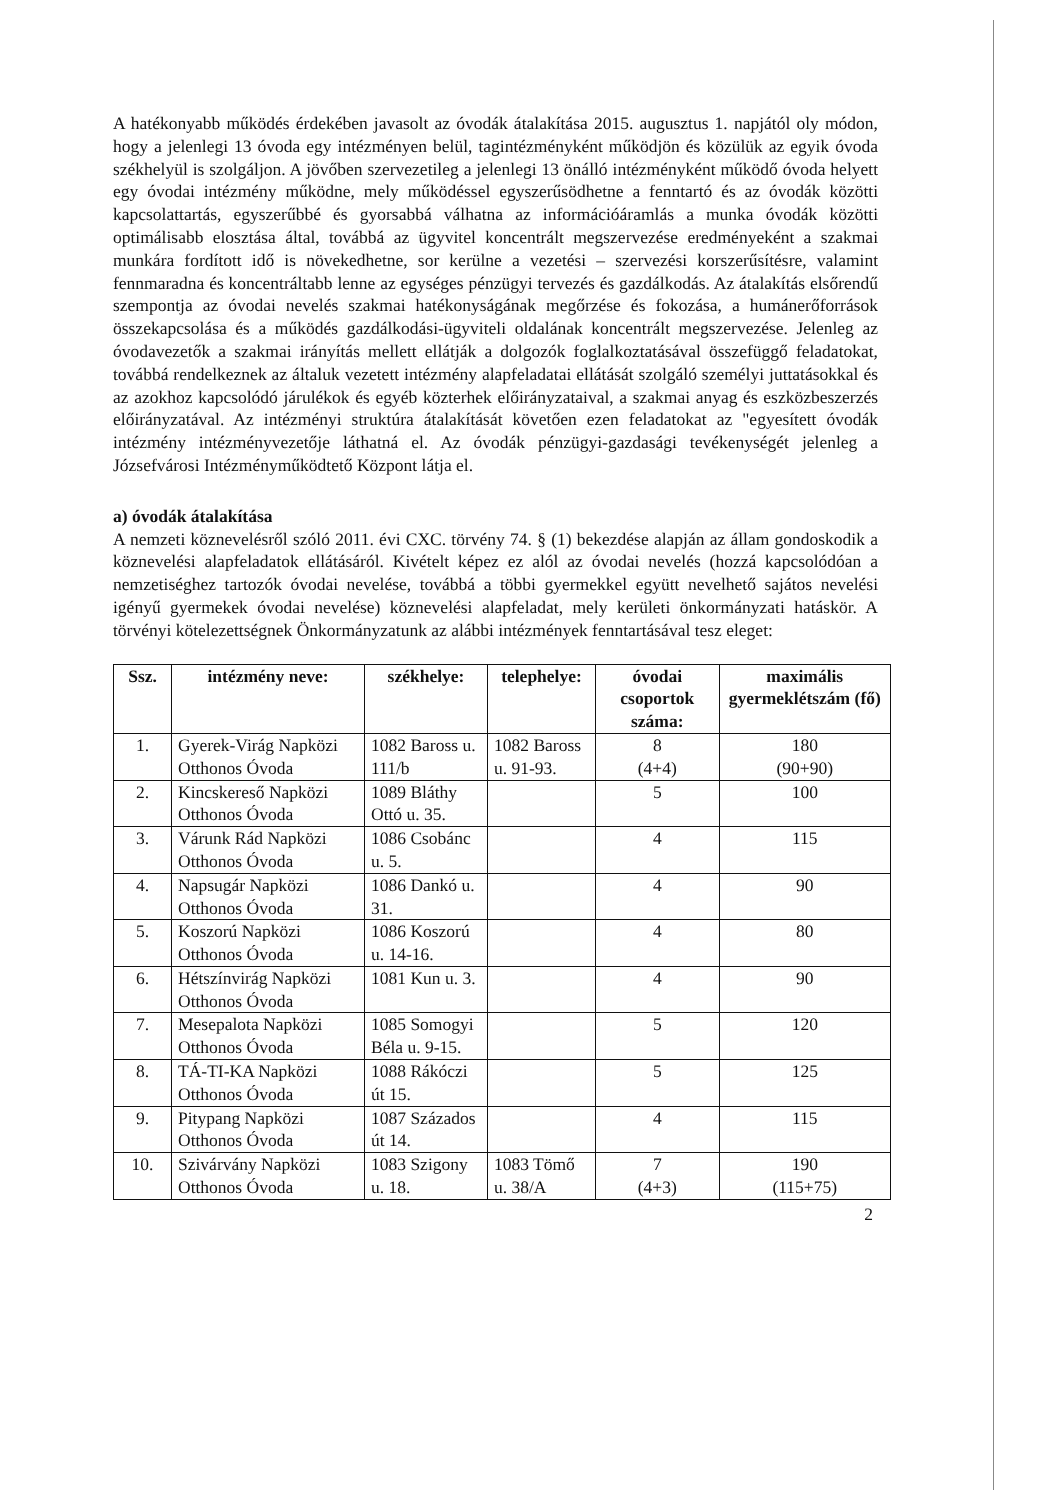A hatékonyabb működés érdekében javasolt az óvodák átalakítása 2015. augusztus 1. napjától oly módon, hogy a jelenlegi 13 óvoda egy intézményen belül, tagintézményként működjön és közülük az egyik óvoda székhelyül is szolgáljon. A jövőben szervezetileg a jelenlegi 13 önálló intézményként működő óvoda helyett egy óvodai intézmény működne, mely működéssel egyszerűsödhetne a fenntartó és az óvodák közötti kapcsolattartás, egyszerűbbé és gyorsabbá válhatna az információáramlás a munka óvodák közötti optimálisabb elosztása által, továbbá az ügyvitel koncentrált megszervezése eredményeként a szakmai munkára fordított idő is növekedhetne, sor kerülne a vezetési – szervezési korszerűsítésre, valamint fennmaradna és koncentráltabb lenne az egységes pénzügyi tervezés és gazdálkodás. Az átalakítás elsőrendű szempontja az óvodai nevelés szakmai hatékonyságának megőrzése és fokozása, a humánerőforrások összekapcsolása és a működés gazdálkodási-ügyviteli oldalának koncentrált megszervezése. Jelenleg az óvodavezetők a szakmai irányítás mellett ellátják a dolgozók foglalkoztatásával összefüggő feladatokat, továbbá rendelkeznek az általuk vezetett intézmény alapfeladatai ellátását szolgáló személyi juttatásokkal és az azokhoz kapcsolódó járulékok és egyéb közterhek előirányzataival, a szakmai anyag és eszközbeszerzés előirányzatával. Az intézményi struktúra átalakítását követően ezen feladatokat az "egyesített óvodák intézmény intézményvezetője láthatná el. Az óvodák pénzügyi-gazdasági tevékenységét jelenleg a Józsefvárosi Intézményműködtető Központ látja el.
a) óvodák átalakítása
A nemzeti köznevelésről szóló 2011. évi CXC. törvény 74. § (1) bekezdése alapján az állam gondoskodik a köznevelési alapfeladatok ellátásáról. Kivételt képez ez alól az óvodai nevelés (hozzá kapcsolódóan a nemzetiséghez tartozók óvodai nevelése, továbbá a többi gyermekkel együtt nevelhető sajátos nevelési igényű gyermekek óvodai nevelése) köznevelési alapfeladat, mely kerületi önkormányzati hatáskör. A törvényi kötelezettségnek Önkormányzatunk az alábbi intézmények fenntartásával tesz eleget:
| Ssz. | intézmény neve: | székhelye: | telephelye: | óvodai csoportok száma: | maximális gyermeklétszám (fő) |
| --- | --- | --- | --- | --- | --- |
| 1. | Gyerek-Virág Napközi Otthonos Óvoda | 1082 Baross u. 111/b | 1082 Baross u. 91-93. | 8 (4+4) | 180 (90+90) |
| 2. | Kincskereső Napközi Otthonos Óvoda | 1089 Bláthy Ottó u. 35. | | 5 | 100 |
| 3. | Várunk Rád Napközi Otthonos Óvoda | 1086 Csobánc u. 5. | | 4 | 115 |
| 4. | Napsugár Napközi Otthonos Óvoda | 1086 Dankó u. 31. | | 4 | 90 |
| 5. | Koszorú Napközi Otthonos Óvoda | 1086 Koszorú u. 14-16. | | 4 | 80 |
| 6. | Hétszínvirág Napközi Otthonos Óvoda | 1081 Kun u. 3. | | 4 | 90 |
| 7. | Mesepalota Napközi Otthonos Óvoda | 1085 Somogyi Béla u. 9-15. | | 5 | 120 |
| 8. | TÁ-TI-KA Napközi Otthonos Óvoda | 1088 Rákóczi út 15. | | 5 | 125 |
| 9. | Pitypang Napközi Otthonos Óvoda | 1087 Százados út 14. | | 4 | 115 |
| 10. | Szivárvány Napközi Otthonos Óvoda | 1083 Szigony u. 18. | 1083 Tömő u. 38/A | 7 (4+3) | 190 (115+75) |
2